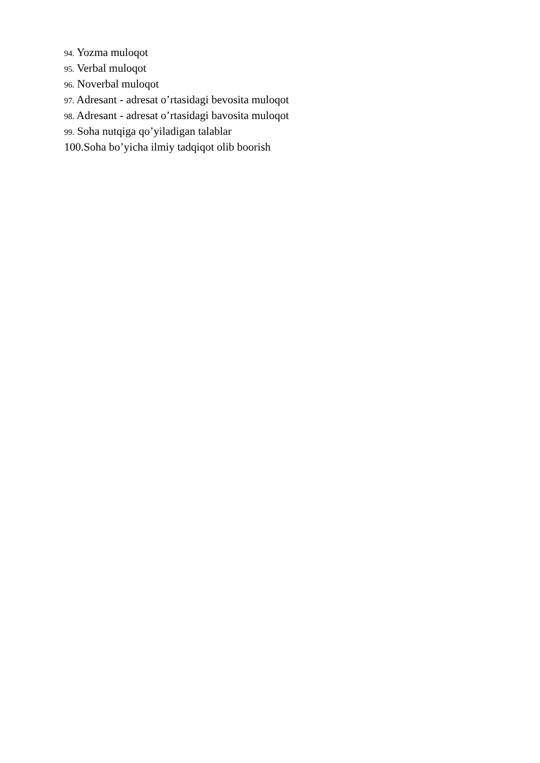94. Yozma muloqot
95. Verbal muloqot
96. Noverbal muloqot
97. Adresant - adresat o’rtasidagi bevosita muloqot
98. Adresant - adresat o’rtasidagi bavosita muloqot
99. Soha nutqiga qo’yiladigan talablar
100.Soha bo’yicha ilmiy tadqiqot olib boorish